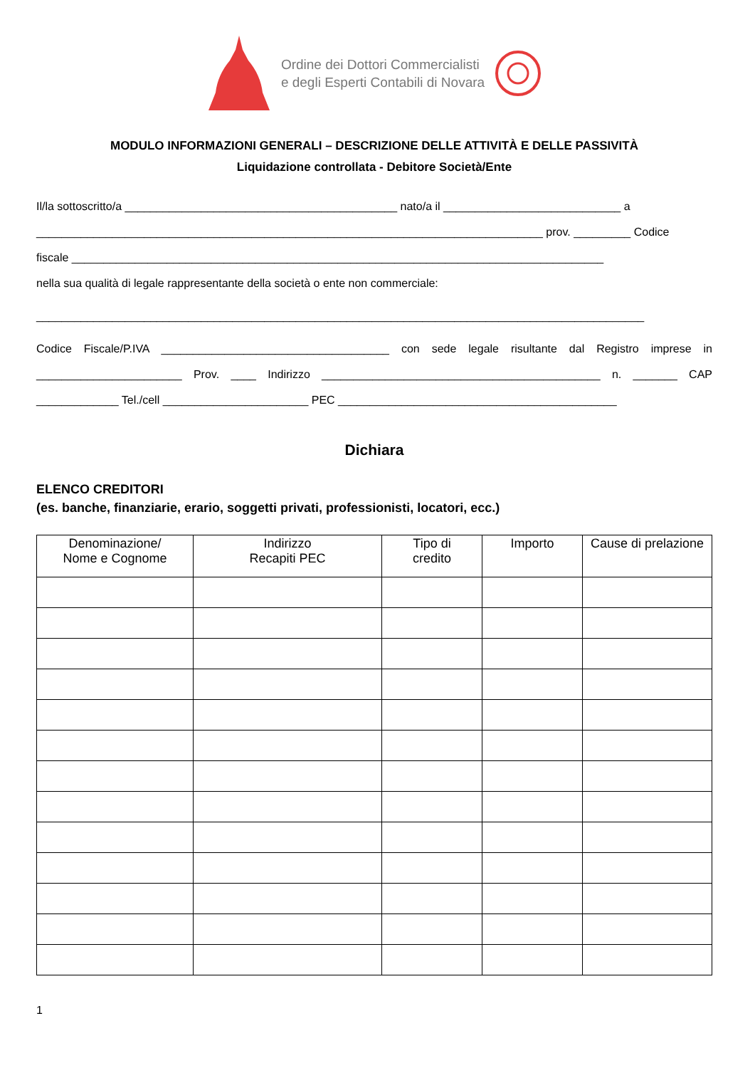Ordine dei Dottori Commercialisti
e degli Esperti Contabili di Novara
MODULO INFORMAZIONI GENERALI – DESCRIZIONE DELLE ATTIVITÀ E DELLE PASSIVITÀ
Liquidazione controllata - Debitore Società/Ente
Il/la sottoscritto/a ___________________________________________ nato/a il ____________________________ a
________________________________________________________________________________ prov. _________ Codice
fiscale ____________________________________________________________________________________
nella sua qualità di legale rappresentante della società o ente non commerciale:
________________________________________________________________________________________________
Codice Fiscale/P.IVA ____________________________________ con sede legale risultante dal Registro imprese in
_______________________ Prov. ____ Indirizzo ____________________________________________ n. _______ CAP
_____________ Tel./cell _______________________ PEC ____________________________________________
Dichiara
ELENCO CREDITORI
(es. banche, finanziarie, erario, soggetti privati, professionisti, locatori, ecc.)
| Denominazione/ Nome e Cognome | Indirizzo Recapiti PEC | Tipo di credito | Importo | Cause di prelazione |
| --- | --- | --- | --- | --- |
1